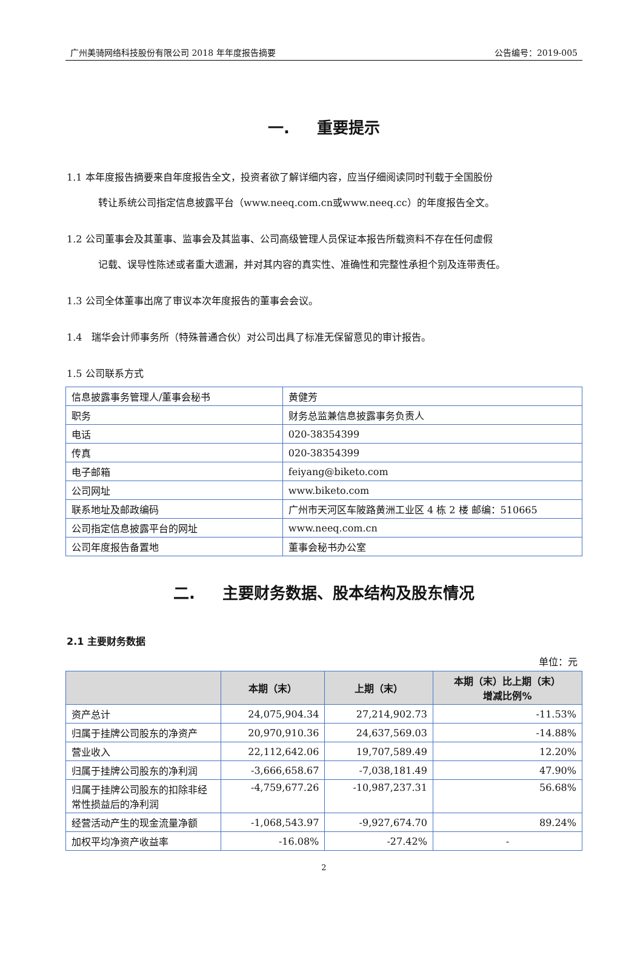广州美骑网络科技股份有限公司 2018 年年度报告摘要 公告编号：2019-005
一. 重要提示
1.1 本年度报告摘要来自年度报告全文，投资者欲了解详细内容，应当仔细阅读同时刊载于全国股份
转让系统公司指定信息披露平台（www.neeq.com.cn或www.neeq.cc）的年度报告全文。
1.2 公司董事会及其董事、监事会及其监事、公司高级管理人员保证本报告所载资料不存在任何虚假
记载、误导性陈述或者重大遗漏，并对其内容的真实性、准确性和完整性承担个别及连带责任。
1.3 公司全体董事出席了审议本次年度报告的董事会会议。
1.4　瑞华会计师事务所（特殊普通合伙）对公司出具了标准无保留意见的审计报告。
1.5 公司联系方式
| 信息披露事务管理人/董事会秘书 | 黄健芳 |
| 职务 | 财务总监兼信息披露事务负责人 |
| 电话 | 020-38354399 |
| 传真 | 020-38354399 |
| 电子邮箱 | feiyang@biketo.com |
| 公司网址 | www.biketo.com |
| 联系地址及邮政编码 | 广州市天河区车陂路黄洲工业区 4 栋 2 楼 邮编：510665 |
| 公司指定信息披露平台的网址 | www.neeq.com.cn |
| 公司年度报告备置地 | 董事会秘书办公室 |
二. 主要财务数据、股本结构及股东情况
2.1 主要财务数据
单位：元
| | 本期（末） | 上期（末） | 本期（末）比上期（末） 增减比例% |
| --- | --- | --- | --- |
| 资产总计 | 24,075,904.34 | 27,214,902.73 | -11.53% |
| 归属于挂牌公司股东的净资产 | 20,970,910.36 | 24,637,569.03 | -14.88% |
| 营业收入 | 22,112,642.06 | 19,707,589.49 | 12.20% |
| 归属于挂牌公司股东的净利润 | -3,666,658.67 | -7,038,181.49 | 47.90% |
| 归属于挂牌公司股东的扣除非经常性损益后的净利润 | -4,759,677.26 | -10,987,237.31 | 56.68% |
| 经营活动产生的现金流量净额 | -1,068,543.97 | -9,927,674.70 | 89.24% |
| 加权平均净资产收益率 | -16.08% | -27.42% | - |
2